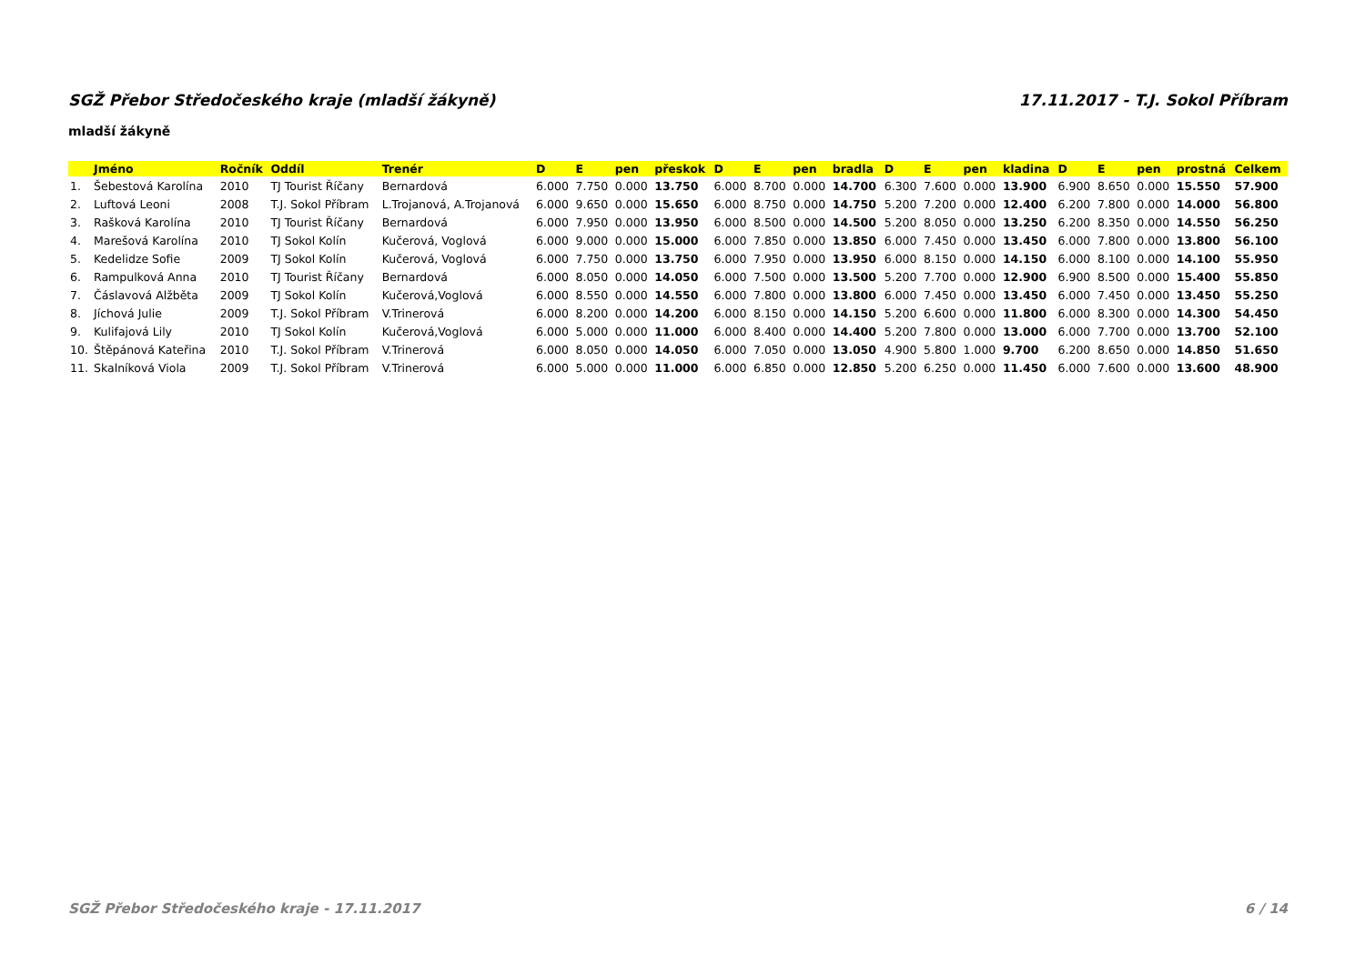SGŽ Přebor Středočeského kraje (mladší žákyně) 17.11.2017 - T.J. Sokol Příbram
mladší žákyně
| | Jméno | Ročník | Oddíl | Trenér | D | E | pen | přeskok | D | E | pen | bradla | D | E | pen | kladina | D | E | pen | prostná | Celkem |
| --- | --- | --- | --- | --- | --- | --- | --- | --- | --- | --- | --- | --- | --- | --- | --- | --- | --- | --- | --- | --- | --- |
| 1. | Šebestová Karolína | 2010 | TJ Tourist Říčany | Bernardová | 6.000 | 7.750 | 0.000 | 13.750 | 6.000 | 8.700 | 0.000 | 14.700 | 6.300 | 7.600 | 0.000 | 13.900 | 6.900 | 8.650 | 0.000 | 15.550 | 57.900 |
| 2. | Luftová Leoni | 2008 | T.J. Sokol Příbram | L.Trojanová, A.Trojanová | 6.000 | 9.650 | 0.000 | 15.650 | 6.000 | 8.750 | 0.000 | 14.750 | 5.200 | 7.200 | 0.000 | 12.400 | 6.200 | 7.800 | 0.000 | 14.000 | 56.800 |
| 3. | Rašková Karolína | 2010 | TJ Tourist Říčany | Bernardová | 6.000 | 7.950 | 0.000 | 13.950 | 6.000 | 8.500 | 0.000 | 14.500 | 5.200 | 8.050 | 0.000 | 13.250 | 6.200 | 8.350 | 0.000 | 14.550 | 56.250 |
| 4. | Marešová Karolína | 2010 | TJ Sokol Kolín | Kučerová, Voglová | 6.000 | 9.000 | 0.000 | 15.000 | 6.000 | 7.850 | 0.000 | 13.850 | 6.000 | 7.450 | 0.000 | 13.450 | 6.000 | 7.800 | 0.000 | 13.800 | 56.100 |
| 5. | Kedelidze Sofie | 2009 | TJ Sokol Kolín | Kučerová, Voglová | 6.000 | 7.750 | 0.000 | 13.750 | 6.000 | 7.950 | 0.000 | 13.950 | 6.000 | 8.150 | 0.000 | 14.150 | 6.000 | 8.100 | 0.000 | 14.100 | 55.950 |
| 6. | Rampulková Anna | 2010 | TJ Tourist Říčany | Bernardová | 6.000 | 8.050 | 0.000 | 14.050 | 6.000 | 7.500 | 0.000 | 13.500 | 5.200 | 7.700 | 0.000 | 12.900 | 6.900 | 8.500 | 0.000 | 15.400 | 55.850 |
| 7. | Čáslavová Alžběta | 2009 | TJ Sokol Kolín | Kučerová,Voglová | 6.000 | 8.550 | 0.000 | 14.550 | 6.000 | 7.800 | 0.000 | 13.800 | 6.000 | 7.450 | 0.000 | 13.450 | 6.000 | 7.450 | 0.000 | 13.450 | 55.250 |
| 8. | Jíchová Julie | 2009 | T.J. Sokol Příbram | V.Trinerová | 6.000 | 8.200 | 0.000 | 14.200 | 6.000 | 8.150 | 0.000 | 14.150 | 5.200 | 6.600 | 0.000 | 11.800 | 6.000 | 8.300 | 0.000 | 14.300 | 54.450 |
| 9. | Kulifajová Lily | 2010 | TJ Sokol Kolín | Kučerová,Voglová | 6.000 | 5.000 | 0.000 | 11.000 | 6.000 | 8.400 | 0.000 | 14.400 | 5.200 | 7.800 | 0.000 | 13.000 | 6.000 | 7.700 | 0.000 | 13.700 | 52.100 |
| 10. | Štěpánová Kateřina | 2010 | T.J. Sokol Příbram | V.Trinerová | 6.000 | 8.050 | 0.000 | 14.050 | 6.000 | 7.050 | 0.000 | 13.050 | 4.900 | 5.800 | 1.000 | 9.700 | 6.200 | 8.650 | 0.000 | 14.850 | 51.650 |
| 11. | Skalníková Viola | 2009 | T.J. Sokol Příbram | V.Trinerová | 6.000 | 5.000 | 0.000 | 11.000 | 6.000 | 6.850 | 0.000 | 12.850 | 5.200 | 6.250 | 0.000 | 11.450 | 6.000 | 7.600 | 0.000 | 13.600 | 48.900 |
SGŽ Přebor Středočeského kraje - 17.11.2017 6 / 14